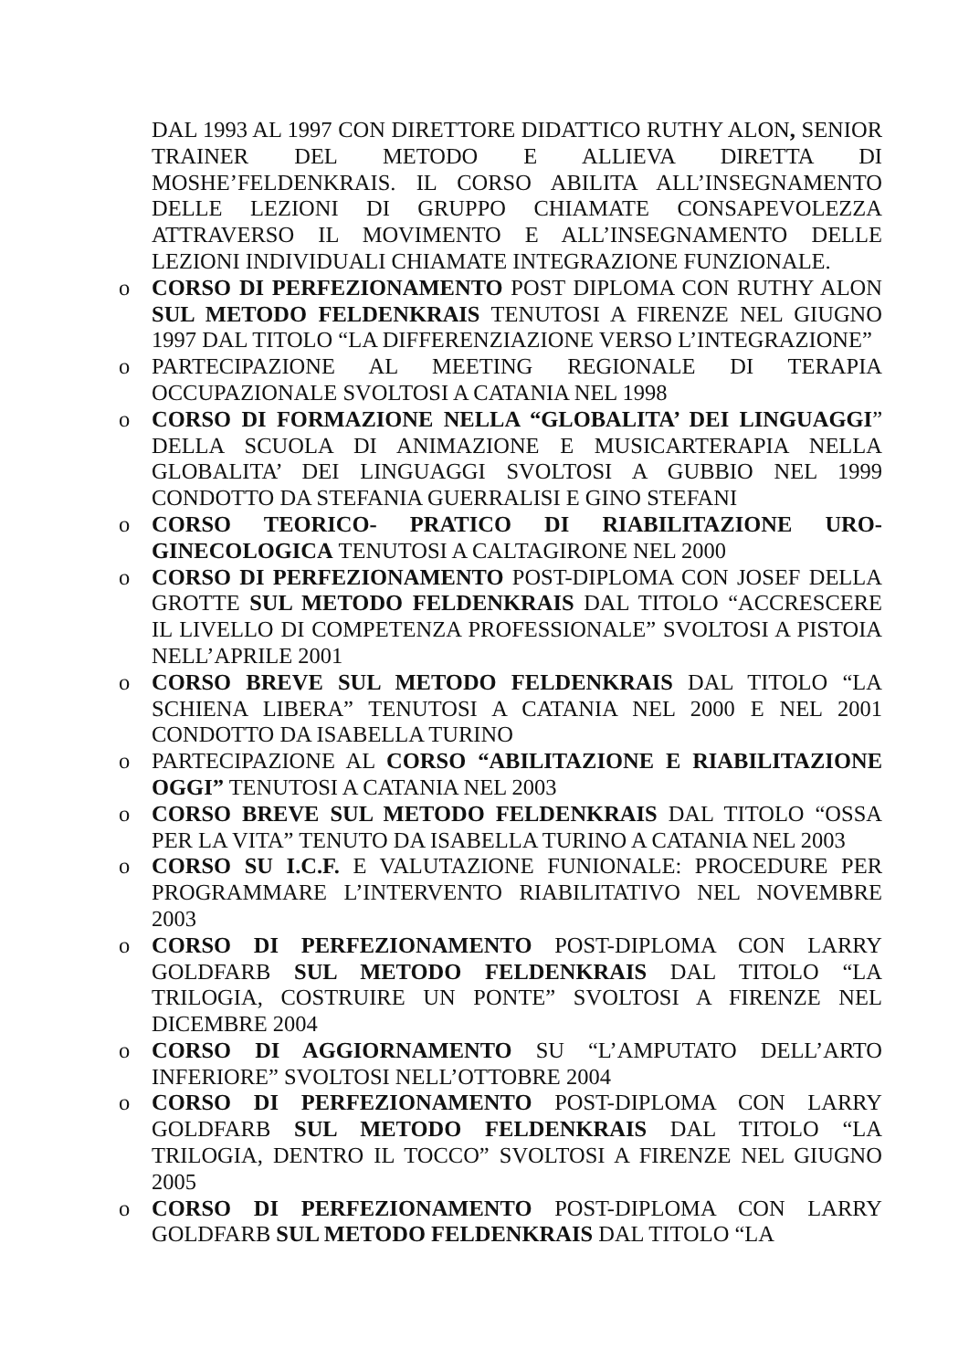DAL 1993 AL 1997 CON DIRETTORE DIDATTICO RUTHY ALON, SENIOR TRAINER DEL METODO E ALLIEVA DIRETTA DI MOSHE’FELDENKRAIS. IL CORSO ABILITA ALL’INSEGNAMENTO DELLE LEZIONI DI GRUPPO CHIAMATE CONSAPEVOLEZZA ATTRAVERSO IL MOVIMENTO E ALL’INSEGNAMENTO DELLE LEZIONI INDIVIDUALI CHIAMATE INTEGRAZIONE FUNZIONALE.
o CORSO DI PERFEZIONAMENTO POST DIPLOMA CON RUTHY ALON SUL METODO FELDENKRAIS TENUTOSI A FIRENZE NEL GIUGNO 1997 DAL TITOLO “LA DIFFERENZIAZIONE VERSO L’INTEGRAZIONE”
o PARTECIPAZIONE AL MEETING REGIONALE DI TERAPIA OCCUPAZIONALE SVOLTOSI A CATANIA NEL 1998
o CORSO DI FORMAZIONE NELLA “GLOBALITA’ DEI LINGUAGGI” DELLA SCUOLA DI ANIMAZIONE E MUSICARTERAPIA NELLA GLOBALITA’ DEI LINGUAGGI SVOLTOSI A GUBBIO NEL 1999 CONDOTTO DA STEFANIA GUERRALISI E GINO STEFANI
o CORSO TEORICO- PRATICO DI RIABILITAZIONE URO-GINECOLOGICA TENUTOSI A CALTAGIRONE NEL 2000
o CORSO DI PERFEZIONAMENTO POST-DIPLOMA CON JOSEF DELLA GROTTE SUL METODO FELDENKRAIS DAL TITOLO “ACCRESCERE IL LIVELLO DI COMPETENZA PROFESSIONALE” SVOLTOSI A PISTOIA NELL’APRILE 2001
o CORSO BREVE SUL METODO FELDENKRAIS DAL TITOLO “LA SCHIENA LIBERA” TENUTOSI A CATANIA NEL 2000 E NEL 2001 CONDOTTO DA ISABELLA TURINO
o PARTECIPAZIONE AL CORSO “ABILITAZIONE E RIABILITAZIONE OGGI” TENUTOSI A CATANIA NEL 2003
o CORSO BREVE SUL METODO FELDENKRAIS DAL TITOLO “OSSA PER LA VITA” TENUTO DA ISABELLA TURINO A CATANIA NEL 2003
o CORSO SU I.C.F. E VALUTAZIONE FUNIONALE: PROCEDURE PER PROGRAMMARE L’INTERVENTO RIABILITATIVO NEL NOVEMBRE 2003
o CORSO DI PERFEZIONAMENTO POST-DIPLOMA CON LARRY GOLDFARB SUL METODO FELDENKRAIS DAL TITOLO “LA TRILOGIA, COSTRUIRE UN PONTE” SVOLTOSI A FIRENZE NEL DICEMBRE 2004
o CORSO DI AGGIORNAMENTO SU “L’AMPUTATO DELL’ARTO INFERIORE” SVOLTOSI NELL’OTTOBRE 2004
o CORSO DI PERFEZIONAMENTO POST-DIPLOMA CON LARRY GOLDFARB SUL METODO FELDENKRAIS DAL TITOLO “LA TRILOGIA, DENTRO IL TOCCO” SVOLTOSI A FIRENZE NEL GIUGNO 2005
o CORSO DI PERFEZIONAMENTO POST-DIPLOMA CON LARRY GOLDFARB SUL METODO FELDENKRAIS DAL TITOLO “LA